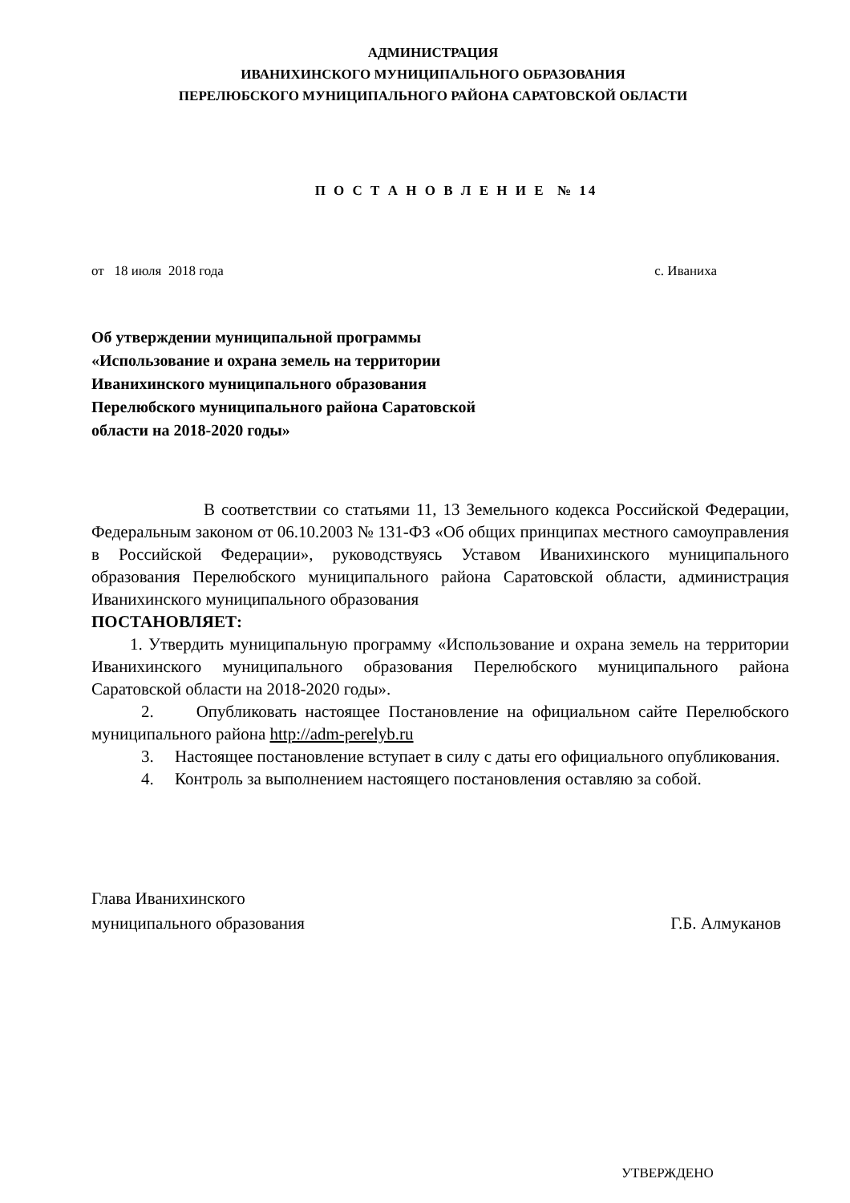АДМИНИСТРАЦИЯ
ИВАНИХИНСКОГО МУНИЦИПАЛЬНОГО ОБРАЗОВАНИЯ
ПЕРЕЛЮБСКОГО МУНИЦИПАЛЬНОГО РАЙОНА САРАТОВСКОЙ ОБЛАСТИ
П О С Т А Н О В Л Е Н И Е № 14
от 18 июля 2018 года с. Иваниха
Об утверждении муниципальной программы «Использование и охрана земель на территории Иванихинского муниципального образования Перелюбского муниципального района Саратовской области на 2018-2020 годы»
В соответствии со статьями 11, 13 Земельного кодекса Российской Федерации, Федеральным законом от 06.10.2003 № 131-ФЗ «Об общих принципах местного самоуправления в Российской Федерации», руководствуясь Уставом Иванихинского муниципального образования Перелюбского муниципального района Саратовской области, администрация Иванихинского муниципального образования
ПОСТАНОВЛЯЕТ:
1. Утвердить муниципальную программу «Использование и охрана земель на территории Иванихинского муниципального образования Перелюбского муниципального района Саратовской области на 2018-2020 годы».
2. Опубликовать настоящее Постановление на официальном сайте Перелюбского муниципального района http://adm-perelyb.ru
3. Настоящее постановление вступает в силу с даты его официального опубликования.
4. Контроль за выполнением настоящего постановления оставляю за собой.
Глава Иванихинского
муниципального образования
Г.Б. Алмуканов
УТВЕРЖДЕНО